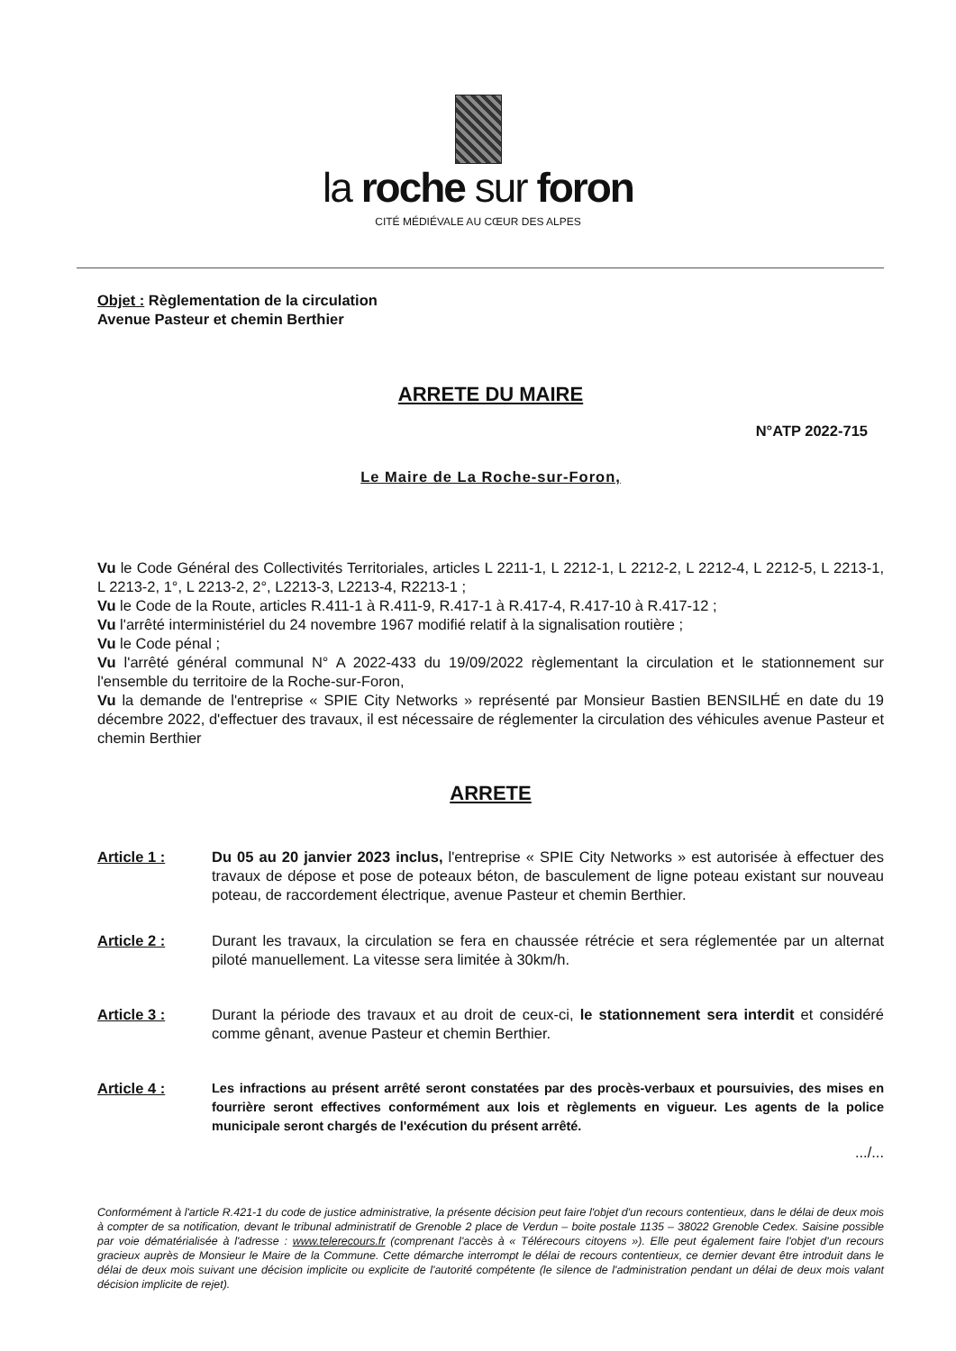la roche sur foron
CITÉ MÉDIÉVALE AU CŒUR DES ALPES
Objet : Règlementation de la circulation
Avenue Pasteur et chemin Berthier
ARRETE DU MAIRE
N°ATP 2022-715
Le Maire de La Roche-sur-Foron,
Vu le Code Général des Collectivités Territoriales, articles L 2211-1, L 2212-1, L 2212-2, L 2212-4, L 2212-5, L 2213-1, L 2213-2, 1°, L 2213-2, 2°, L2213-3, L2213-4, R2213-1 ;
Vu le Code de la Route, articles R.411-1 à R.411-9, R.417-1 à R.417-4, R.417-10 à R.417-12 ;
Vu l'arrêté interministériel du 24 novembre 1967 modifié relatif à la signalisation routière ;
Vu le Code pénal ;
Vu l'arrêté général communal N° A 2022-433 du 19/09/2022 règlementant la circulation et le stationnement sur l'ensemble du territoire de la Roche-sur-Foron,
Vu la demande de l'entreprise « SPIE City Networks » représenté par Monsieur Bastien BENSILHÉ en date du 19 décembre 2022, d'effectuer des travaux, il est nécessaire de réglementer la circulation des véhicules avenue Pasteur et chemin Berthier
ARRETE
Article 1 : Du 05 au 20 janvier 2023 inclus, l'entreprise « SPIE City Networks » est autorisée à effectuer des travaux de dépose et pose de poteaux béton, de basculement de ligne poteau existant sur nouveau poteau, de raccordement électrique, avenue Pasteur et chemin Berthier.
Article 2 : Durant les travaux, la circulation se fera en chaussée rétrécie et sera réglementée par un alternat piloté manuellement. La vitesse sera limitée à 30km/h.
Article 3 : Durant la période des travaux et au droit de ceux-ci, le stationnement sera interdit et considéré comme gênant, avenue Pasteur et chemin Berthier.
Article 4 : Les infractions au présent arrêté seront constatées par des procès-verbaux et poursuivies, des mises en fourrière seront effectives conformément aux lois et règlements en vigueur. Les agents de la police municipale seront chargés de l'exécution du présent arrêté.
.../...
Conformément à l'article R.421-1 du code de justice administrative, la présente décision peut faire l'objet d'un recours contentieux, dans le délai de deux mois à compter de sa notification, devant le tribunal administratif de Grenoble 2 place de Verdun – boite postale 1135 – 38022 Grenoble Cedex. Saisine possible par voie dématérialisée à l'adresse : www.telerecours.fr (comprenant l'accès à « Télérecours citoyens »). Elle peut également faire l'objet d'un recours gracieux auprès de Monsieur le Maire de la Commune. Cette démarche interrompt le délai de recours contentieux, ce dernier devant être introduit dans le délai de deux mois suivant une décision implicite ou explicite de l'autorité compétente (le silence de l'administration pendant un délai de deux mois valant décision implicite de rejet).